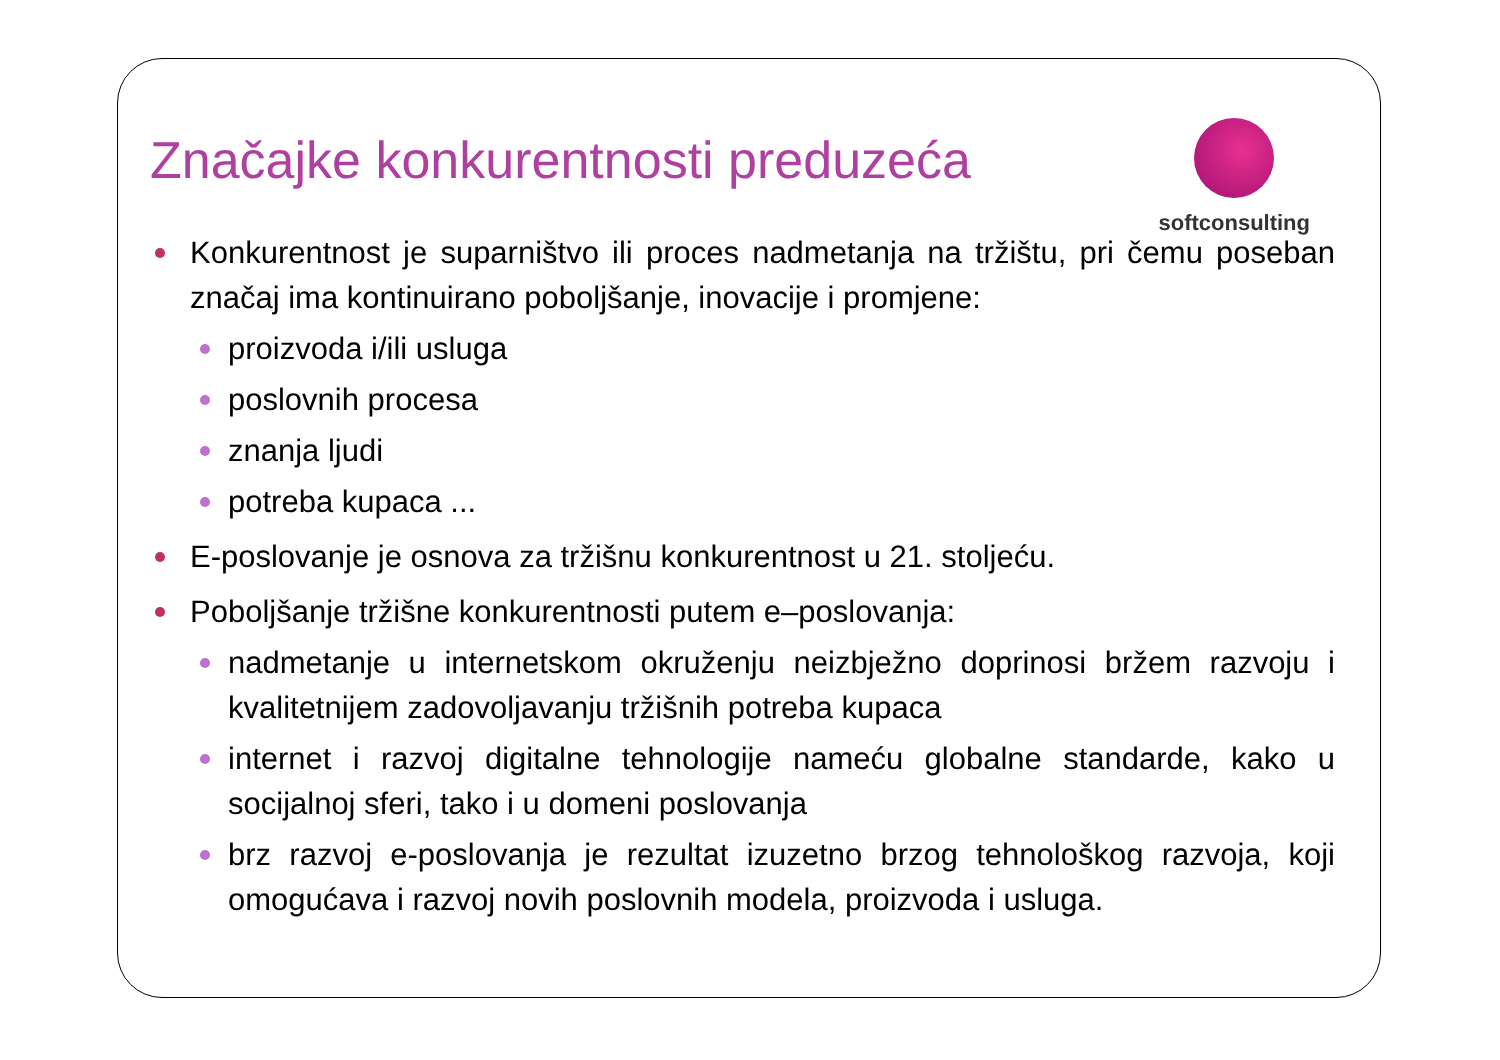Značajke konkurentnosti preduzeća
softconsulting
Konkurentnost je suparništvo ili proces nadmetanja na tržištu, pri čemu poseban značaj ima kontinuirano poboljšanje, inovacije i promjene:
proizvoda i/ili usluga
poslovnih procesa
znanja ljudi
potreba kupaca ...
E-poslovanje je osnova za tržišnu konkurentnost u 21. stoljeću.
Poboljšanje tržišne konkurentnosti putem e–poslovanja:
nadmetanje u internetskom okruženju neizbježno doprinosi bržem razvoju i kvalitetnijem zadovoljavanju tržišnih potreba kupaca
internet i razvoj digitalne tehnologije nameću globalne standarde, kako u socijalnoj sferi, tako i u domeni poslovanja
brz razvoj e-poslovanja je rezultat izuzetno brzog tehnološkog razvoja, koji omogućava i razvoj novih poslovnih modela, proizvoda i usluga.